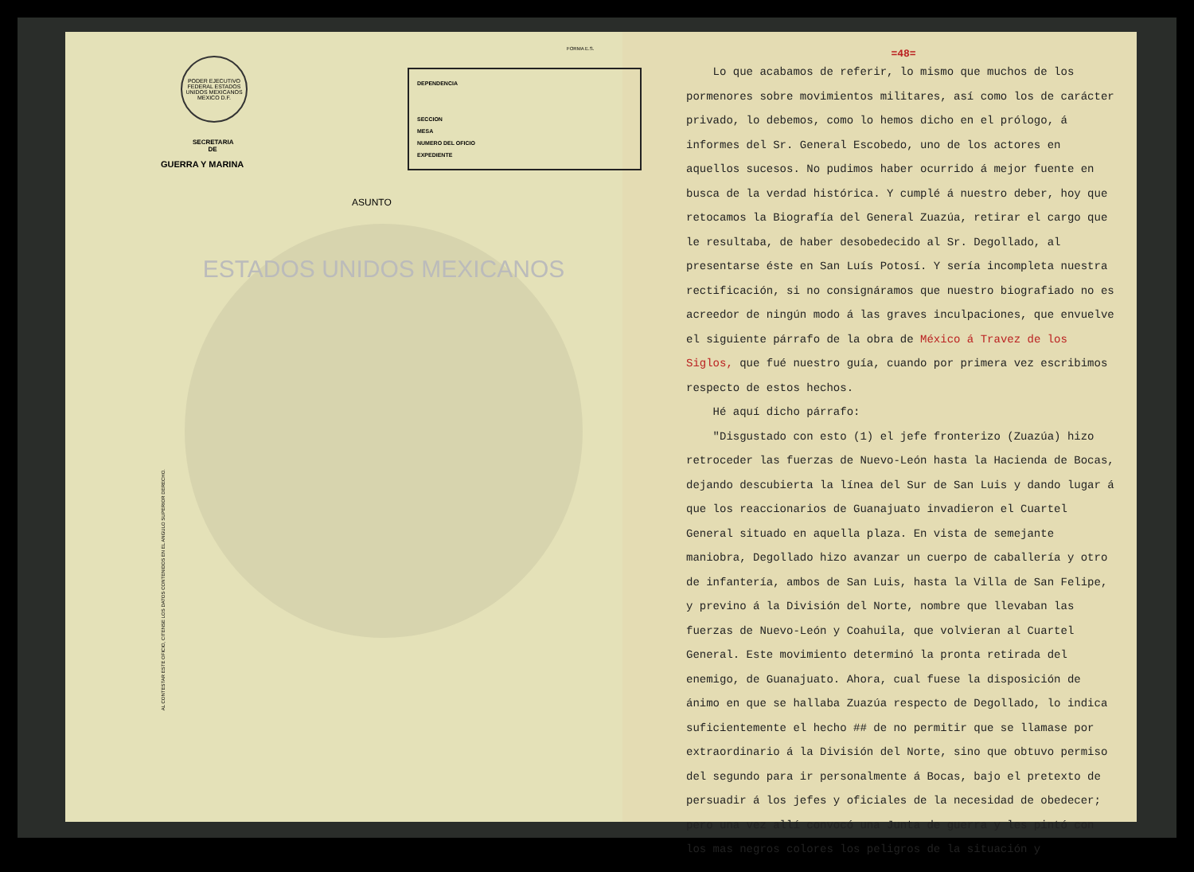FORMA E.S.
PODER EJECUTIVO FEDERAL ESTADOS UNIDOS MEXICANOS MEXICO D.F.
SECRETARIA DE
GUERRA Y MARINA
DEPENDENCIA
SECCION
MESA
NUMERO DEL OFICIO
EXPEDIENTE
ASUNTO
ESTADOS UNIDOS MEXICANOS
AL CONTESTAR ESTE OFICIO, CITENSE LOS DATOS CONTENIDOS EN EL ANGULO SUPERIOR DERECHO.
=48=
Lo que acabamos de referir, lo mismo que muchos de los pormenores sobre movimientos militares, así como los de carácter privado, lo debemos, como lo hemos dicho en el prólogo, á informes del Sr. General Escobedo, uno de los actores en aquellos sucesos. No pudimos haber ocurrido á mejor fuente en busca de la verdad histórica. Y cumplé á nuestro deber, hoy que retocamos la Biografía del General Zuazúa, retirar el cargo que le resultaba, de haber desobedecido al Sr. Degollado, al presentarse éste en San Luís Potosí. Y sería incompleta nuestra rectificación, si no consignáramos que nuestro biografiado no es acreedor de ningún modo á las graves inculpaciones, que envuelve el siguiente párrafo de la obra de México á Travez de los Siglos, que fué nuestro guía, cuando por primera vez escribimos respecto de estos hechos.
Hé aquí dicho párrafo:
"Disgustado con esto (1) el jefe fronterizo (Zuazúa) hizo retroceder las fuerzas de Nuevo-León hasta la Hacienda de Bocas, dejando descubierta la línea del Sur de San Luis y dando lugar á que los reaccionarios de Guanajuato invadieron el Cuartel General situado en aquella plaza. En vista de semejante maniobra, Degollado hizo avanzar un cuerpo de caballería y otro de infantería, ambos de San Luis, hasta la Villa de San Felipe, y previno á la División del Norte, nombre que llevaban las fuerzas de Nuevo-León y Coahuila, que volvieran al Cuartel General. Este movimiento determinó la pronta retirada del enemigo, de Guanajuato. Ahora, cual fuese la disposición de ánimo en que se hallaba Zuazúa respecto de Degollado, lo indica suficientemente el hecho ## de no permitir que se llamase por extraordinario á la División del Norte, sino que obtuvo permiso del segundo para ir personalmente á Bocas, bajo el pretexto de persuadir á los jefes y oficiales de la necesidad de obedecer; pero una vez allí convocó una Junta de guerra y les pintó con los mas negros colores los peligros de la situación y